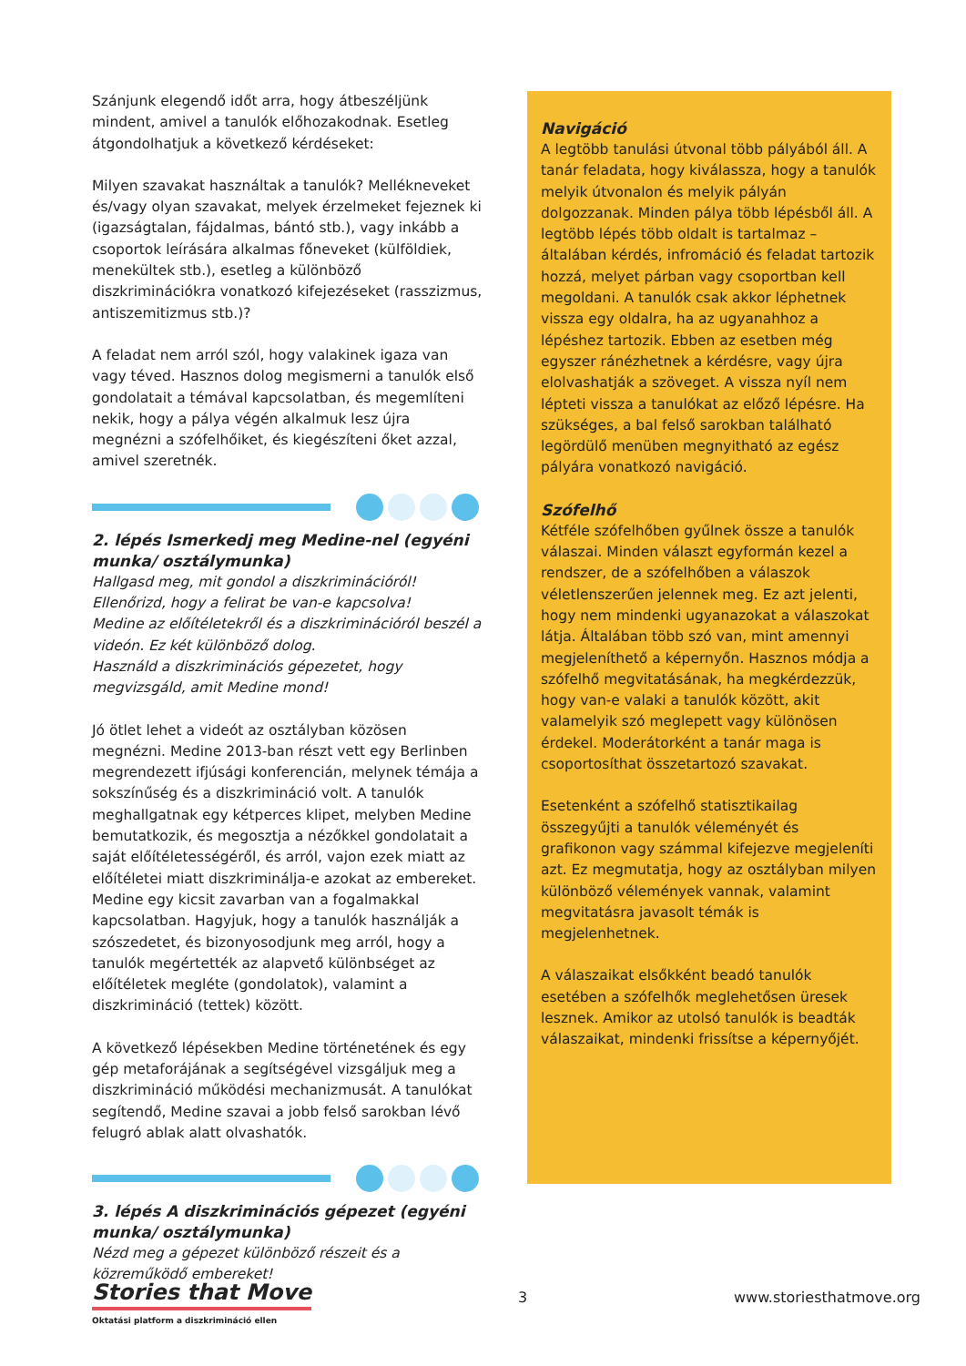Szánjunk elegendő időt arra, hogy átbeszéljünk mindent, amivel a tanulók előhozakodnak. Esetleg átgondolhatjuk a következő kérdéseket:
Milyen szavakat használtak a tanulók? Mellékneveket és/vagy olyan szavakat, melyek érzelmeket fejeznek ki (igazságtalan, fájdalmas, bántó stb.), vagy inkább a csoportok leírására alkalmas főneveket (külföldiek, menekültek stb.), esetleg a különböző diszkriminációkra vonatkozó kifejezéseket (rasszizmus, antiszemitizmus stb.)?
A feladat nem arról szól, hogy valakinek igaza van vagy téved. Hasznos dolog megismerni a tanulók első gondolatait a témával kapcsolatban, és megemlíteni nekik, hogy a pálya végén alkalmuk lesz újra megnézni a szófelhőiket, és kiegészíteni őket azzal, amivel szeretnék.
2. lépés Ismerkedj meg Medine-nel (egyéni munka/ osztálymunka)
Hallgasd meg, mit gondol a diszkriminációról!
Ellenőrizd, hogy a felirat be van-e kapcsolva!
Medine az előítéletekről és a diszkriminációról beszél a videón. Ez két különböző dolog.
Használd a diszkriminációs gépezetet, hogy megvizsgáld, amit Medine mond!
Jó ötlet lehet a videót az osztályban közösen megnézni. Medine 2013-ban részt vett egy Berlinben megrendezett ifjúsági konferencián, melynek témája a sokszínűség és a diszkrimináció volt. A tanulók meghallgatnak egy kétperces klipet, melyben Medine bemutatkozik, és megosztja a nézőkkel gondolatait a saját előítéletességéről, és arról, vajon ezek miatt az előítéletei miatt diszkriminálja-e azokat az embereket. Medine egy kicsit zavarban van a fogalmakkal kapcsolatban. Hagyjuk, hogy a tanulók használják a szószedetet, és bizonyosodjunk meg arról, hogy a tanulók megértették az alapvető különbséget az előítéletek megléte (gondolatok), valamint a diszkrimináció (tettek) között.
A következő lépésekben Medine történetének és egy gép metaforájának a segítségével vizsgáljuk meg a diszkrimináció működési mechanizmusát. A tanulókat segítendő, Medine szavai a jobb felső sarokban lévő felugró ablak alatt olvashatók.
3. lépés A diszkriminációs gépezet (egyéni munka/ osztálymunka)
Nézd meg a gépezet különböző részeit és a közreműködő embereket!
Navigáció
A legtöbb tanulási útvonal több pályából áll. A tanár feladata, hogy kiválassza, hogy a tanulók melyik útvonalon és melyik pályán dolgozzanak. Minden pálya több lépésből áll. A legtöbb lépés több oldalt is tartalmaz – általában kérdés, infromáció és feladat tartozik hozzá, melyet párban vagy csoportban kell megoldani. A tanulók csak akkor léphetnek vissza egy oldalra, ha az ugyanahhoz a lépéshez tartozik. Ebben az esetben még egyszer ránézhetnek a kérdésre, vagy újra elolvashatják a szöveget. A vissza nyíl nem lépteti vissza a tanulókat az előző lépésre. Ha szükséges, a bal felső sarokban található legördülő menüben megnyitható az egész pályára vonatkozó navigáció.
Szófelhő
Kétféle szófelhőben gyűlnek össze a tanulók válaszai. Minden választ egyformán kezel a rendszer, de a szófelhőben a válaszok véletlenszerűen jelennek meg. Ez azt jelenti, hogy nem mindenki ugyanazokat a válaszokat látja. Általában több szó van, mint amennyi megjeleníthető a képernyőn. Hasznos módja a szófelhő megvitatásának, ha megkérdezzük, hogy van-e valaki a tanulók között, akit valamelyik szó meglepett vagy különösen érdekel. Moderátorként a tanár maga is csoportosíthat összetartozó szavakat.
Esetenként a szófelhő statisztikailag összegyűjti a tanulók véleményét és grafikonon vagy számmal kifejezve megjeleníti azt. Ez megmutatja, hogy az osztályban milyen különböző vélemények vannak, valamint megvitatásra javasolt témák is megjelenhetnek.
A válaszaikat elsőkként beadó tanulók esetében a szófelhők meglehetősen üresek lesznek. Amikor az utolsó tanulók is beadták válaszaikat, mindenki frissítse a képernyőjét.
Stories that Move
Oktatási platform a diszkrimináció ellen
3 www.storiesthatmove.org